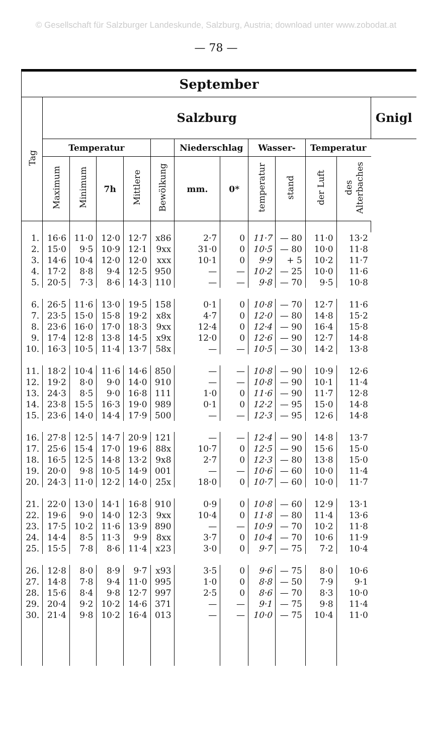© Gesellschaft für Salzburger Landeskunde, Salzburg, Austria; download unter www.zobodat.at
— 78 —
| September | | | | | | | | | | | | |
| --- | --- | --- | --- | --- | --- | --- | --- | --- | --- | --- | --- | --- |
| Tag | Salzburg | | | | | | | | | | | Gnigl |
| | Temperatur | | | | | Niederschlag | | Wasser- | | Temperatur | | |
| | Maximum | Minimum | 7h | Mittlere | Bewölkung | mm. | 0* | temperatur | stand | der Luft | des Alterbaches | |
| 1. | 16·6 | 11·0 | 12·0 | 12·7 | x86 | 2·7 | 0 | 11·7 | — 80 | 11·0 | 13·2 | |
| 2. | 15·0 | 9·5 | 10·9 | 12·1 | 9xx | 31·0 | 0 | 10·5 | — 80 | 10·0 | 11·8 | |
| 3. | 14·6 | 10·4 | 12·0 | 12·0 | xxx | 10·1 | 0 | 9·9 | + 5 | 10·2 | 11·7 | |
| 4. | 17·2 | 8·8 | 9·4 | 12·5 | 950 | — | — | 10·2 | — 25 | 10·0 | 11·6 | |
| 5. | 20·5 | 7·3 | 8·6 | 14·3 | 110 | — | — | 9·8 | — 70 | 9·5 | 10·8 | |
| 6. | 26·5 | 11·6 | 13·0 | 19·5 | 158 | 0·1 | 0 | 10·8 | — 70 | 12·7 | 11·6 | |
| 7. | 23·5 | 15·0 | 15·8 | 19·2 | x8x | 4·7 | 0 | 12·0 | — 80 | 14·8 | 15·2 | |
| 8. | 23·6 | 16·0 | 17·0 | 18·3 | 9xx | 12·4 | 0 | 12·4 | — 90 | 16·4 | 15·8 | |
| 9. | 17·4 | 12·8 | 13·8 | 14·5 | x9x | 12·0 | 0 | 12·6 | — 90 | 12·7 | 14·8 | |
| 10. | 16·3 | 10·5 | 11·4 | 13·7 | 58x | — | — | 10·5 | — 30 | 14·2 | 13·8 | |
| 11. | 18·2 | 10·4 | 11·6 | 14·6 | 850 | — | — | 10·8 | — 90 | 10·9 | 12·6 | |
| 12. | 19·2 | 8·0 | 9·0 | 14·0 | 910 | — | — | 10·8 | — 90 | 10·1 | 11·4 | |
| 13. | 24·3 | 8·5 | 9·0 | 16·8 | 111 | 1·0 | 0 | 11·6 | — 90 | 11·7 | 12·8 | |
| 14. | 23·8 | 15·5 | 16·3 | 19·0 | 989 | 0·1 | 0 | 12·2 | — 95 | 15·0 | 14·8 | |
| 15. | 23·6 | 14·0 | 14·4 | 17·9 | 500 | — | — | 12·3 | — 95 | 12·6 | 14·8 | |
| 16. | 27·8 | 12·5 | 14·7 | 20·9 | 121 | — | — | 12·4 | — 90 | 14·8 | 13·7 | |
| 17. | 25·6 | 15·4 | 17·0 | 19·6 | 88x | 10·7 | 0 | 12·5 | — 90 | 15·6 | 15·0 | |
| 18. | 16·5 | 12·5 | 14·8 | 13·2 | 9x8 | 2·7 | 0 | 12·3 | — 80 | 13·8 | 15·0 | |
| 19. | 20·0 | 9·8 | 10·5 | 14·9 | 001 | — | — | 10·6 | — 60 | 10·0 | 11·4 | |
| 20. | 24·3 | 11·0 | 12·2 | 14·0 | 25x | 18·0 | 0 | 10·7 | — 60 | 10·0 | 11·7 | |
| 21. | 22·0 | 13·0 | 14·1 | 16·8 | 910 | 0·9 | 0 | 10·8 | — 60 | 12·9 | 13·1 | |
| 22. | 19·6 | 9·0 | 14·0 | 12·3 | 9xx | 10·4 | 0 | 11·8 | — 80 | 11·4 | 13·6 | |
| 23. | 17·5 | 10·2 | 11·6 | 13·9 | 890 | — | — | 10·9 | — 70 | 10·2 | 11·8 | |
| 24. | 14·4 | 8·5 | 11·3 | 9·9 | 8xx | 3·7 | 0 | 10·4 | — 70 | 10·6 | 11·9 | |
| 25. | 15·5 | 7·8 | 8·6 | 11·4 | x23 | 3·0 | 0 | 9·7 | — 75 | 7·2 | 10·4 | |
| 26. | 12·8 | 8·0 | 8·9 | 9·7 | x93 | 3·5 | 0 | 9·6 | — 75 | 8·0 | 10·6 | |
| 27. | 14·8 | 7·8 | 9·4 | 11·0 | 995 | 1·0 | 0 | 8·8 | — 50 | 7·9 | 9·1 | |
| 28. | 15·6 | 8·4 | 9·8 | 12·7 | 997 | 2·5 | 0 | 8·6 | — 70 | 8·3 | 10·0 | |
| 29. | 20·4 | 9·2 | 10·2 | 14·6 | 371 | — | — | 9·1 | — 75 | 9·8 | 11·4 | |
| 30. | 21·4 | 9·8 | 10·2 | 16·4 | 013 | — | — | 10·0 | — 75 | 10·4 | 11·0 | |